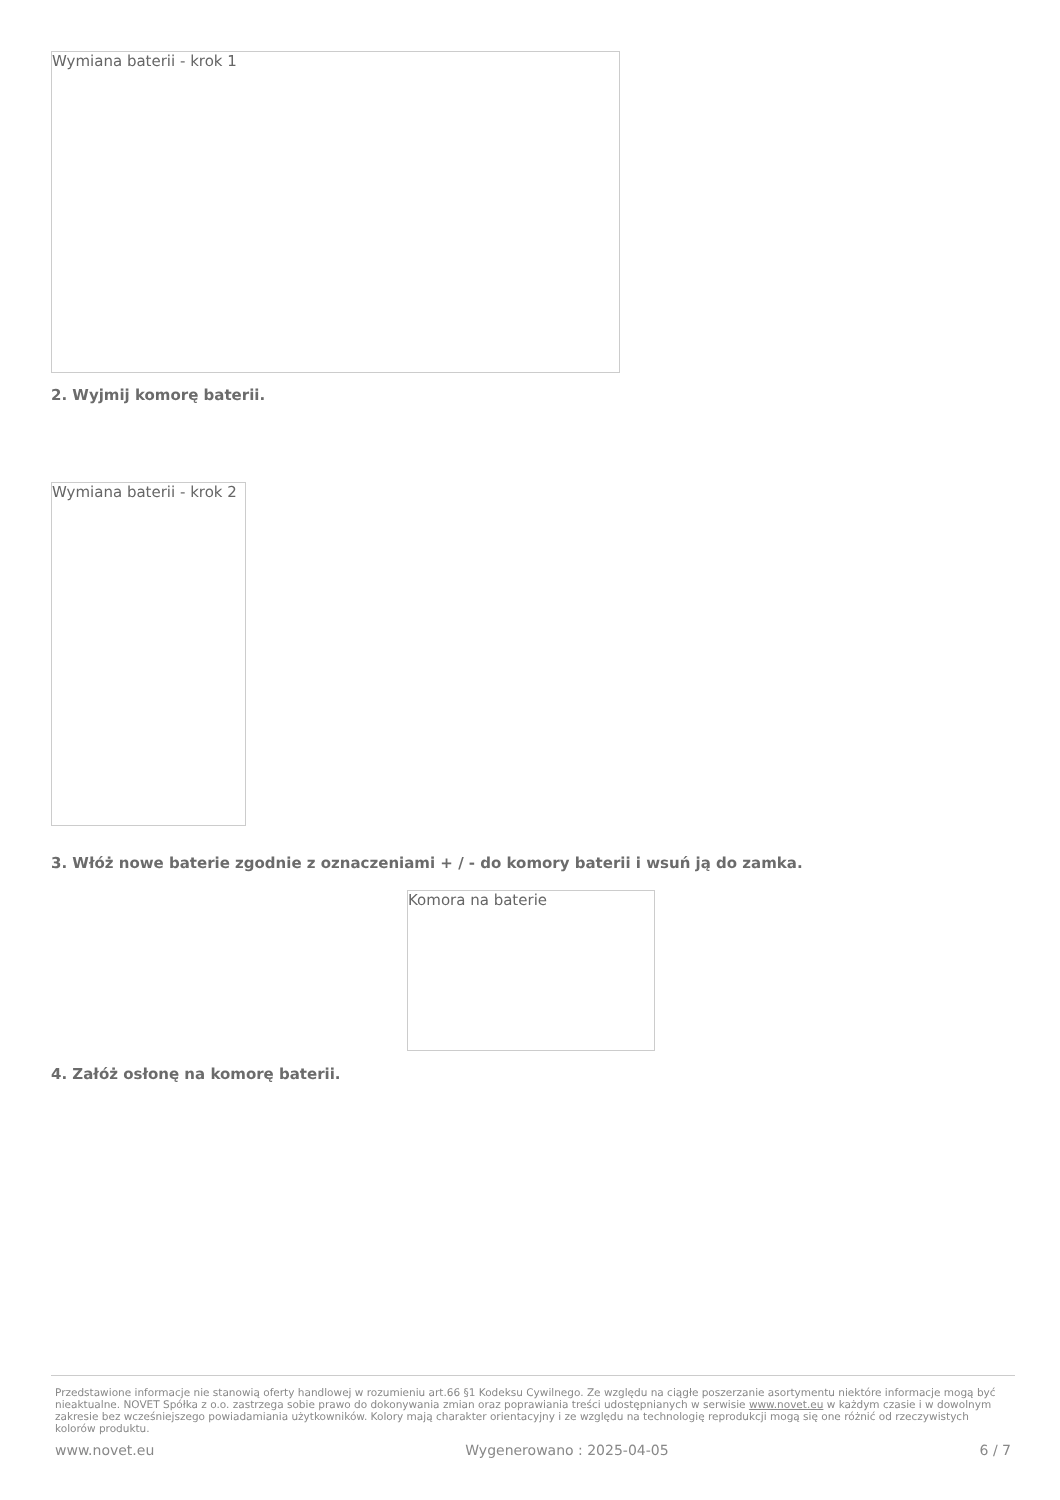Wymiana baterii - krok 1
2. Wyjmij komorę baterii.
Wymiana baterii - krok 2
3. Włóż nowe baterie zgodnie z oznaczeniami + / - do komory baterii i wsuń ją do zamka.
Komora na baterie
4. Załóż osłonę na komorę baterii.
Przedstawione informacje nie stanowią oferty handlowej w rozumieniu art.66 §1 Kodeksu Cywilnego. Ze względu na ciągłe poszerzanie asortymentu niektóre informacje mogą być nieaktualne. NOVET Spółka z o.o. zastrzega sobie prawo do dokonywania zmian oraz poprawiania treści udostępnianych w serwisie www.novet.eu w każdym czasie i w dowolnym zakresie bez wcześniejszego powiadamiania użytkowników. Kolory mają charakter orientacyjny i ze względu na technologię reprodukcji mogą się one różnić od rzeczywistych kolorów produktu.
www.novet.eu Wygenerowano : 2025-04-05 6 / 7